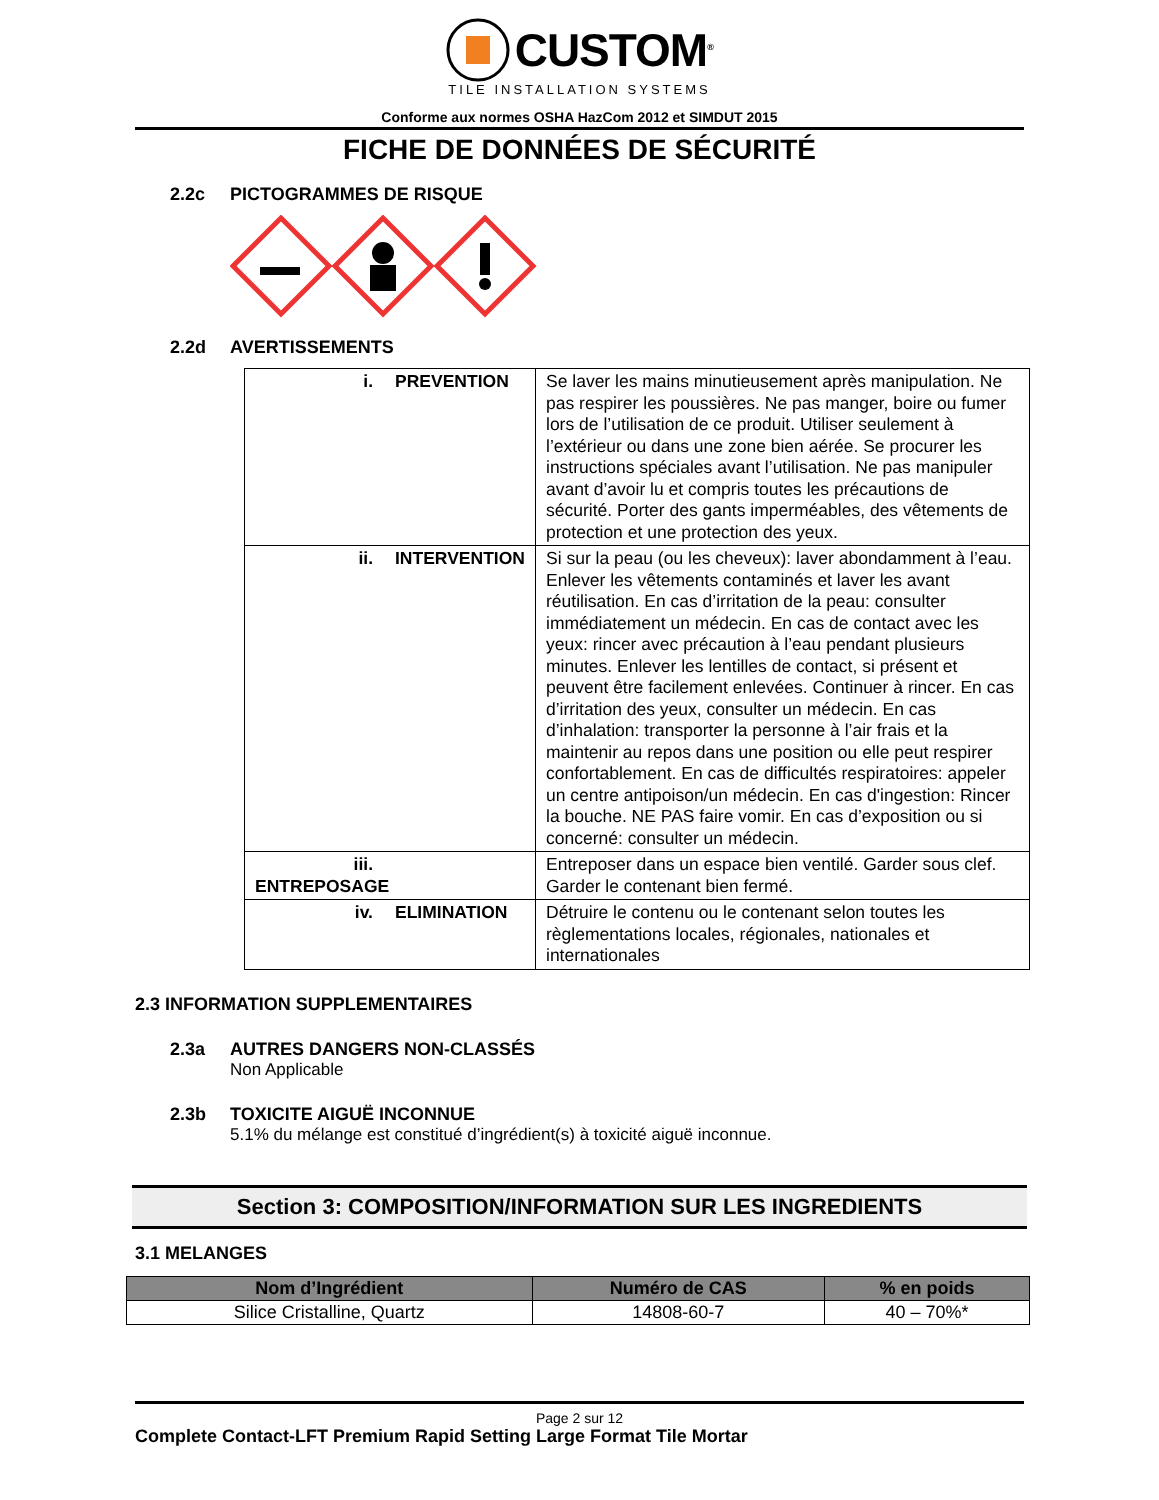CUSTOM<sup>®</sup>
TILE INSTALLATION SYSTEMS
Conforme aux normes OSHA HazCom 2012 et SIMDUT 2015
FICHE DE DONNÉES DE SÉCURITÉ
2.2c PICTOGRAMMES DE RISQUE
2.2d AVERTISSEMENTS
| i. PREVENTION | Se laver les mains minutieusement après manipulation. Ne pas respirer les poussières. Ne pas manger, boire ou fumer lors de l’utilisation de ce produit. Utiliser seulement à l’extérieur ou dans une zone bien aérée. Se procurer les instructions spéciales avant l’utilisation. Ne pas manipuler avant d’avoir lu et compris toutes les précautions de sécurité. Porter des gants imperméables, des vêtements de protection et une protection des yeux. |
| ii. INTERVENTION | Si sur la peau (ou les cheveux): laver abondamment à l’eau. Enlever les vêtements contaminés et laver les avant réutilisation. En cas d’irritation de la peau: consulter immédiatement un médecin. En cas de contact avec les yeux: rincer avec précaution à l’eau pendant plusieurs minutes. Enlever les lentilles de contact, si présent et peuvent être facilement enlevées. Continuer à rincer. En cas d’irritation des yeux, consulter un médecin. En cas d’inhalation: transporter la personne à l’air frais et la maintenir au repos dans une position ou elle peut respirer confortablement. En cas de difficultés respiratoires: appeler un centre antipoison/un médecin. En cas d'ingestion: Rincer la bouche. NE PAS faire vomir. En cas d’exposition ou si concerné: consulter un médecin. |
| iii. ENTREPOSAGE | Entreposer dans un espace bien ventilé. Garder sous clef. Garder le contenant bien fermé. |
| iv. ELIMINATION | Détruire le contenu ou le contenant selon toutes les règlementations locales, régionales, nationales et internationales |
2.3 INFORMATION SUPPLEMENTAIRES
2.3a AUTRES DANGERS NON-CLASSÉS
Non Applicable
2.3b TOXICITE AIGUË INCONNUE
5.1% du mélange est constitué d’ingrédient(s) à toxicité aiguë inconnue.
Section 3: COMPOSITION/INFORMATION SUR LES INGREDIENTS
3.1 MELANGES
| Nom d’Ingrédient | Numéro de CAS | % en poids |
| --- | --- | --- |
| Silice Cristalline, Quartz | 14808-60-7 | 40 – 70%* |
Page 2 sur 12
Complete Contact-LFT Premium Rapid Setting Large Format Tile Mortar